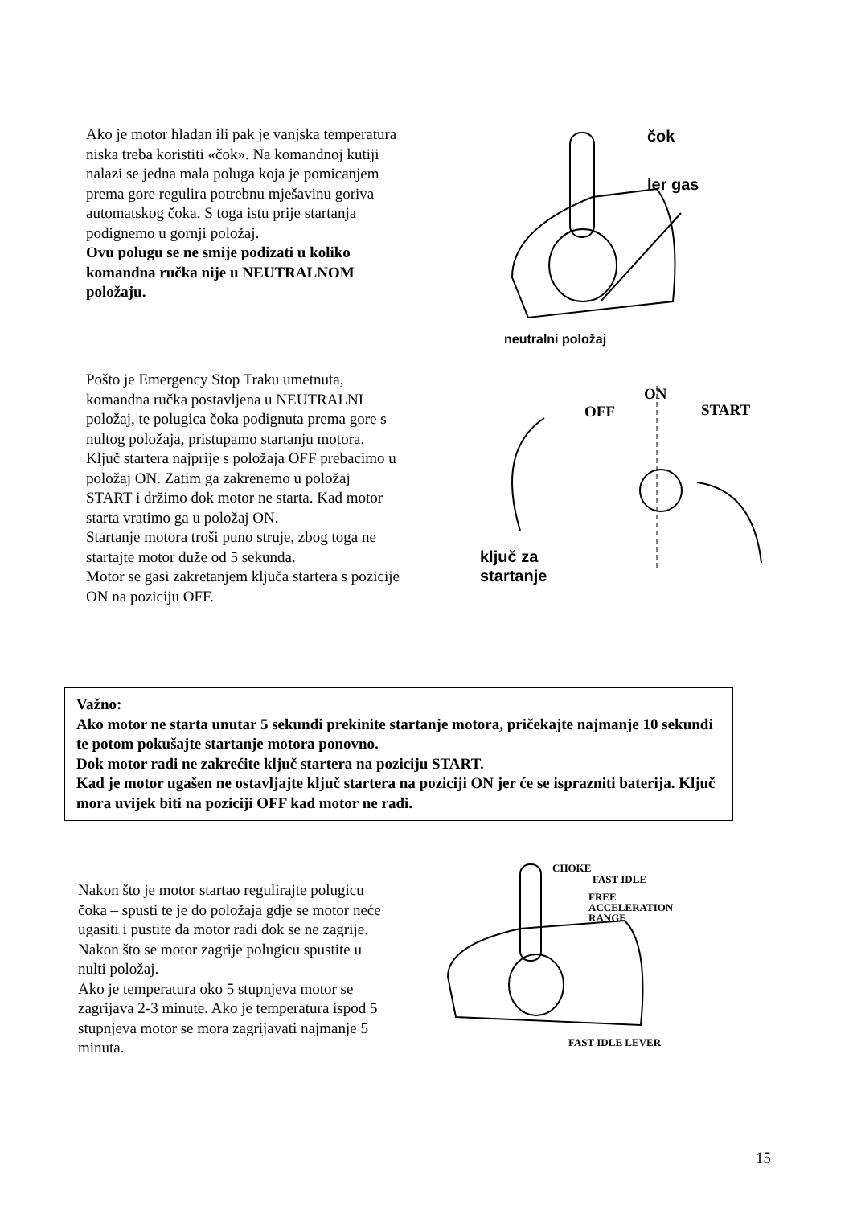Ako je motor hladan ili pak je vanjska temperatura niska treba koristiti «čok». Na komandnoj kutiji nalazi se jedna mala poluga koja je pomicanjem prema gore regulira potrebnu mješavinu goriva automatskog čoka. S toga istu prije startanja podignemo u gornji položaj.
Ovu polugu se ne smije podizati u koliko komandna ručka nije u NEUTRALNOM položaju.
čok
ler gas
neutralni položaj
Pošto je Emergency Stop Traku umetnuta, komandna ručka postavljena u NEUTRALNI položaj, te polugica čoka podignuta prema gore s nultog položaja, pristupamo startanju motora.
Ključ startera najprije s položaja OFF prebacimo u položaj ON. Zatim ga zakrenemo u položaj START i držimo dok motor ne starta. Kad motor starta vratimo ga u položaj ON.
Startanje motora troši puno struje, zbog toga ne startajte motor duže od 5 sekunda.
Motor se gasi zakretanjem ključa startera s pozicije ON na poziciju OFF.
ON
OFF START
ključ za
startanje
Važno:
Ako motor ne starta unutar 5 sekundi prekinite startanje motora, pričekajte najmanje 10 sekundi te potom pokušajte startanje motora ponovno.
Dok motor radi ne zakrećite ključ startera na poziciju START.
Kad je motor ugašen ne ostavljajte ključ startera na poziciji ON jer će se isprazniti baterija. Ključ mora uvijek biti na poziciji OFF kad motor ne radi.
Nakon što je motor startao regulirajte polugicu čoka – spusti te je do položaja gdje se motor neće ugasiti i pustite da motor radi dok se ne zagrije. Nakon što se motor zagrije polugicu spustite u nulti položaj.
Ako je temperatura oko 5 stupnjeva motor se zagrijava 2-3 minute. Ako je temperatura ispod 5 stupnjeva motor se mora zagrijavati najmanje 5 minuta.
CHOKE
FAST IDLE
FREE
ACCELERATION
RANGE
FAST IDLE LEVER
15